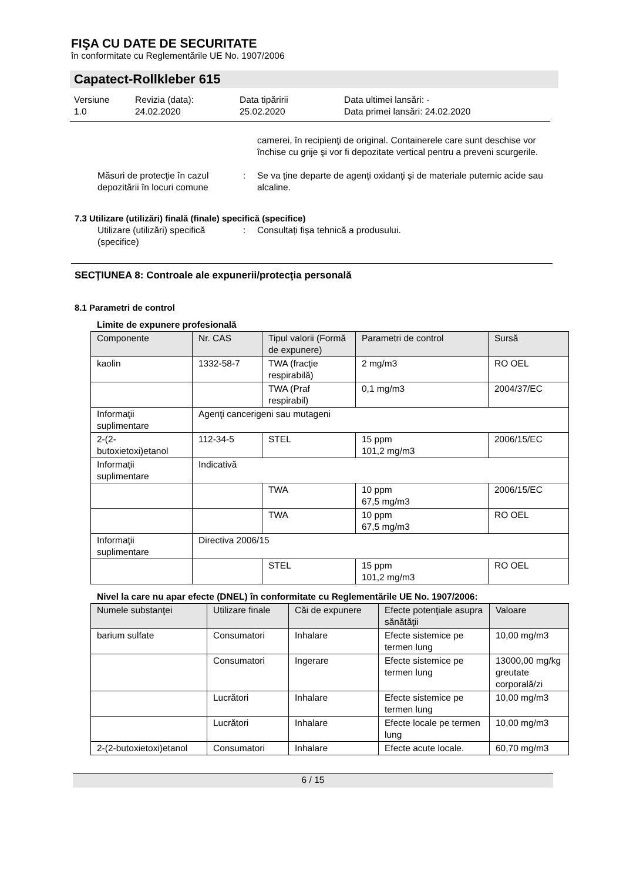FIŞA CU DATE DE SECURITATE
în conformitate cu Reglementările UE No. 1907/2006
Capatect-Rollkleber 615
Versiune
1.0
Revizia (data):
24.02.2020
Data tipăririi
25.02.2020
Data ultimei lansări: -
Data primei lansări: 24.02.2020
camerei, în recipienţi de original. Containerele care sunt deschise vor închise cu grije şi vor fi depozitate vertical pentru a preveni scurgerile.
Măsuri de protecţie în cazul depozitării în locuri comune
: Se va ţine departe de agenţi oxidanţi şi de materiale puternic acide sau alcaline.
7.3 Utilizare (utilizări) finală (finale) specifică (specifice)
Utilizare (utilizări) specifică (specifice)
: Consultați fișa tehnică a produsului.
SECŢIUNEA 8: Controale ale expunerii/protecţia personală
8.1 Parametri de control
Limite de expunere profesională
| Componente | Nr. CAS | Tipul valorii (Formă de expunere) | Parametri de control | Sursă |
| --- | --- | --- | --- | --- |
| kaolin | 1332-58-7 | TWA (fracţie respirabilă) | 2 mg/m3 | RO OEL |
| | | TWA (Praf respirabil) | 0,1 mg/m3 | 2004/37/EC |
| Informaţii suplimentare | Agenţi cancerigeni sau mutageni | | | |
| 2-(2-butoxietoxi)etanol | 112-34-5 | STEL | 15 ppm 101,2 mg/m3 | 2006/15/EC |
| Informaţii suplimentare | Indicativă | | | |
| | | TWA | 10 ppm 67,5 mg/m3 | 2006/15/EC |
| | | TWA | 10 ppm 67,5 mg/m3 | RO OEL |
| Informaţii suplimentare | Directiva 2006/15 | | | |
| | | STEL | 15 ppm 101,2 mg/m3 | RO OEL |
Nivel la care nu apar efecte (DNEL) în conformitate cu Reglementările UE No. 1907/2006:
| Numele substanţei | Utilizare finale | Căi de expunere | Efecte potenţiale asupra sănătăţii | Valoare |
| --- | --- | --- | --- | --- |
| barium sulfate | Consumatori | Inhalare | Efecte sistemice pe termen lung | 10,00 mg/m3 |
| | Consumatori | Ingerare | Efecte sistemice pe termen lung | 13000,00 mg/kg greutate corporală/zi |
| | Lucrători | Inhalare | Efecte sistemice pe termen lung | 10,00 mg/m3 |
| | Lucrători | Inhalare | Efecte locale pe termen lung | 10,00 mg/m3 |
| 2-(2-butoxietoxi)etanol | Consumatori | Inhalare | Efecte acute locale. | 60,70 mg/m3 |
6 / 15